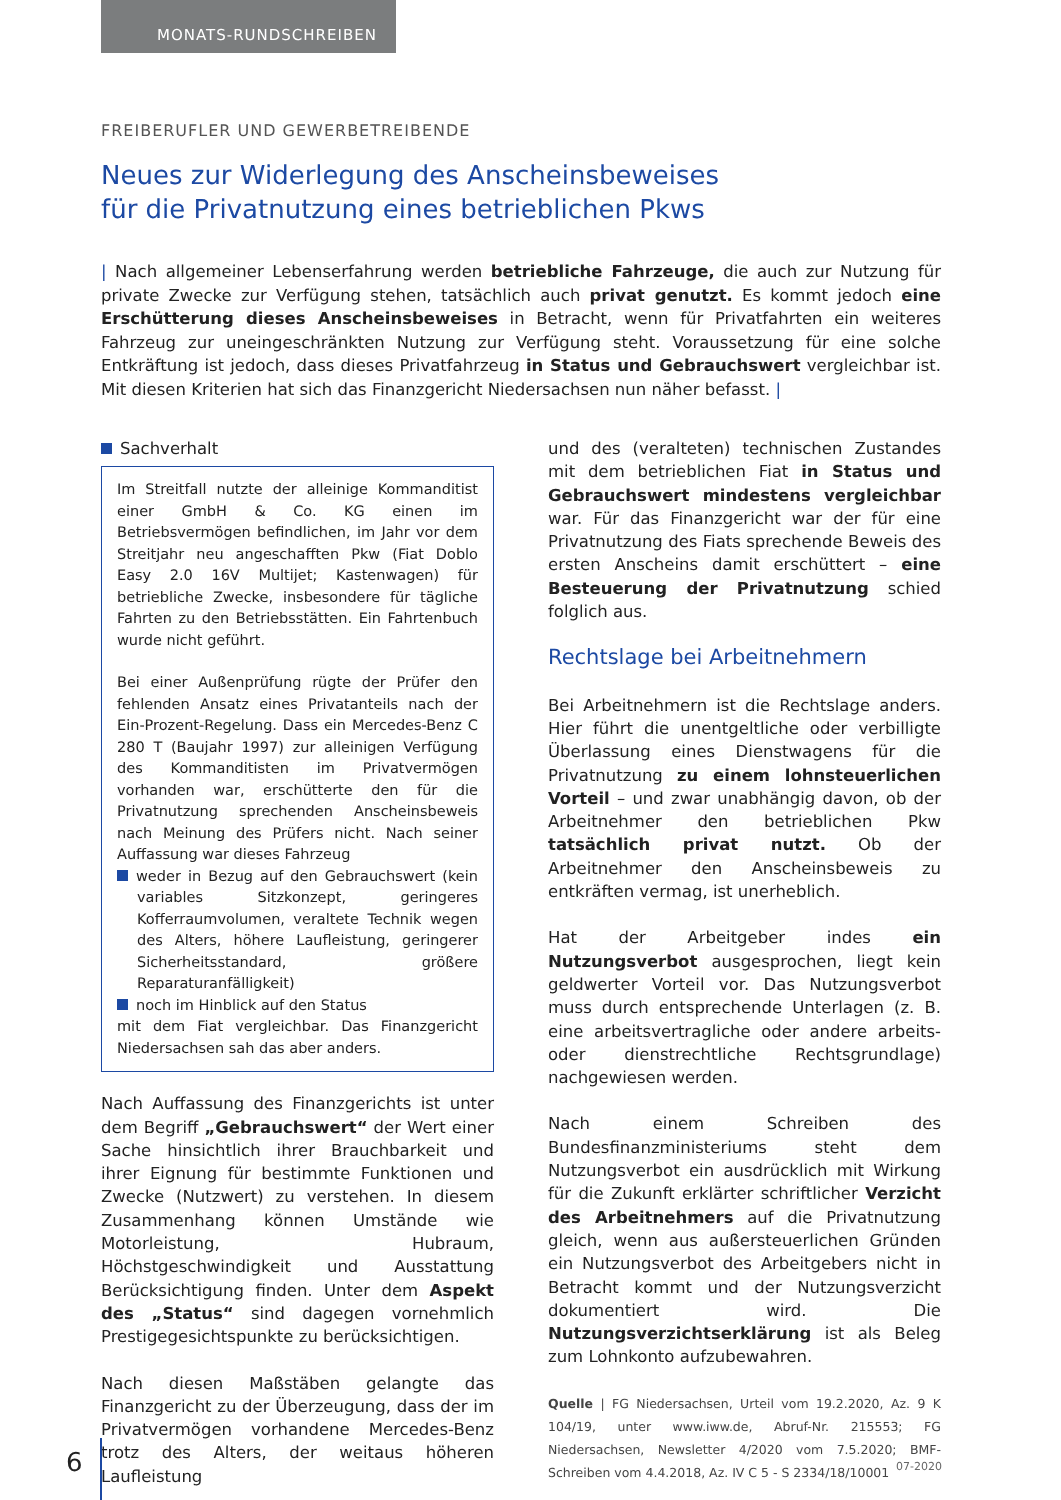MONATS-RUNDSCHREIBEN
FREIBERUFLER UND GEWERBETREIBENDE
Neues zur Widerlegung des Anscheinsbeweises
für die Privatnutzung eines betrieblichen Pkws
| Nach allgemeiner Lebenserfahrung werden betriebliche Fahrzeuge, die auch zur Nutzung für private Zwecke zur Verfügung stehen, tatsächlich auch privat genutzt. Es kommt jedoch eine Erschütterung dieses Anscheinsbeweises in Betracht, wenn für Privatfahrten ein weiteres Fahrzeug zur uneingeschränkten Nutzung zur Verfügung steht. Voraussetzung für eine solche Entkräftung ist jedoch, dass dieses Privatfahrzeug in Status und Gebrauchswert vergleichbar ist. Mit diesen Kriterien hat sich das Finanzgericht Niedersachsen nun näher befasst. |
Sachverhalt
Im Streitfall nutzte der alleinige Kommanditist einer GmbH & Co. KG einen im Betriebsvermögen befindlichen, im Jahr vor dem Streitjahr neu angeschafften Pkw (Fiat Doblo Easy 2.0 16V Multijet; Kastenwagen) für betriebliche Zwecke, insbesondere für tägliche Fahrten zu den Betriebsstätten. Ein Fahrtenbuch wurde nicht geführt.
Bei einer Außenprüfung rügte der Prüfer den fehlenden Ansatz eines Privatanteils nach der Ein-Prozent-Regelung. Dass ein Mercedes-Benz C 280 T (Baujahr 1997) zur alleinigen Verfügung des Kommanditisten im Privatvermögen vorhanden war, erschütterte den für die Privatnutzung sprechenden Anscheinsbeweis nach Meinung des Prüfers nicht. Nach seiner Auffassung war dieses Fahrzeug
weder in Bezug auf den Gebrauchswert (kein variables Sitzkonzept, geringeres Kofferraumvolumen, veraltete Technik wegen des Alters, höhere Laufleistung, geringerer Sicherheitsstandard, größere Reparaturanfälligkeit)
noch im Hinblick auf den Status
mit dem Fiat vergleichbar. Das Finanzgericht Niedersachsen sah das aber anders.
Nach Auffassung des Finanzgerichts ist unter dem Begriff „Gebrauchswert“ der Wert einer Sache hinsichtlich ihrer Brauchbarkeit und ihrer Eignung für bestimmte Funktionen und Zwecke (Nutzwert) zu verstehen. In diesem Zusammenhang können Umstände wie Motorleistung, Hubraum, Höchstgeschwindigkeit und Ausstattung Berücksichtigung finden. Unter dem Aspekt des „Status“ sind dagegen vornehmlich Prestigegesichtspunkte zu berücksichtigen.
Nach diesen Maßstäben gelangte das Finanzgericht zu der Überzeugung, dass der im Privatvermögen vorhandene Mercedes-Benz trotz des Alters, der weitaus höheren Laufleistung
und des (veralteten) technischen Zustandes mit dem betrieblichen Fiat in Status und Gebrauchswert mindestens vergleichbar war. Für das Finanzgericht war der für eine Privatnutzung des Fiats sprechende Beweis des ersten Anscheins damit erschüttert – eine Besteuerung der Privatnutzung schied folglich aus.
Rechtslage bei Arbeitnehmern
Bei Arbeitnehmern ist die Rechtslage anders. Hier führt die unentgeltliche oder verbilligte Überlassung eines Dienstwagens für die Privatnutzung zu einem lohnsteuerlichen Vorteil – und zwar unabhängig davon, ob der Arbeitnehmer den betrieblichen Pkw tatsächlich privat nutzt. Ob der Arbeitnehmer den Anscheinsbeweis zu entkräften vermag, ist unerheblich.
Hat der Arbeitgeber indes ein Nutzungsverbot ausgesprochen, liegt kein geldwerter Vorteil vor. Das Nutzungsverbot muss durch entsprechende Unterlagen (z. B. eine arbeitsvertragliche oder andere arbeits- oder dienstrechtliche Rechtsgrundlage) nachgewiesen werden.
Nach einem Schreiben des Bundesfinanzministeriums steht dem Nutzungsverbot ein ausdrücklich mit Wirkung für die Zukunft erklärter schriftlicher Verzicht des Arbeitnehmers auf die Privatnutzung gleich, wenn aus außersteuerlichen Gründen ein Nutzungsverbot des Arbeitgebers nicht in Betracht kommt und der Nutzungsverzicht dokumentiert wird. Die Nutzungsverzichtserklärung ist als Beleg zum Lohnkonto aufzubewahren.
Quelle | FG Niedersachsen, Urteil vom 19.2.2020, Az. 9 K 104/19, unter www.iww.de, Abruf-Nr. 215553; FG Niedersachsen, Newsletter 4/2020 vom 7.5.2020; BMF-Schreiben vom 4.4.2018, Az. IV C 5 - S 2334/18/10001
6 07-2020